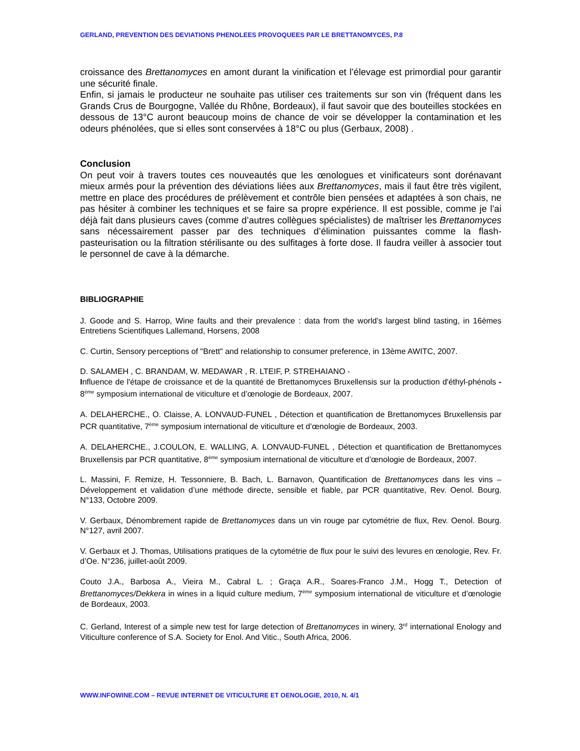GERLAND, PREVENTION DES DEVIATIONS PHENOLEES PROVOQUEES PAR LE BRETTANOMYCES, P.8
croissance des Brettanomyces en amont durant la vinification et l’élevage est primordial pour garantir une sécurité finale.
Enfin, si jamais le producteur ne souhaite pas utiliser ces traitements sur son vin (fréquent dans les Grands Crus de Bourgogne, Vallée du Rhône, Bordeaux), il faut savoir que des bouteilles stockées en dessous de 13°C auront beaucoup moins de chance de voir se développer la contamination et les odeurs phénolées, que si elles sont conservées à 18°C ou plus (Gerbaux, 2008) .
Conclusion
On peut voir à travers toutes ces nouveautés que les œnologues et vinificateurs sont dorénavant mieux armés pour la prévention des déviations liées aux Brettanomyces, mais il faut être très vigilent, mettre en place des procédures de prélèvement et contrôle bien pensées et adaptées à son chais, ne pas hésiter à combiner les techniques et se faire sa propre expérience. Il est possible, comme je l’ai déjà fait dans plusieurs caves (comme d’autres collègues spécialistes) de maîtriser les Brettanomyces sans nécessairement passer par des techniques d’élimination puissantes comme la flash-pasteurisation ou la filtration stérilisante ou des sulfitages à forte dose. Il faudra veiller à associer tout le personnel de cave à la démarche.
BIBLIOGRAPHIE
J. Goode and S. Harrop, Wine faults and their prevalence : data from the world’s largest blind tasting, in 16èmes Entretiens Scientifiques Lallemand, Horsens, 2008
C. Curtin, Sensory perceptions of "Brett" and relationship to consumer preference, in 13ème AWITC, 2007.
D. SALAMEH , C. BRANDAM, W. MEDAWAR , R. LTEIF, P. STREHAIANO -
Influence de l'étape de croissance et de la quantité de Brettanomyces Bruxellensis sur la production d'éthyl-phénols - 8<sup>ème</sup> symposium international de viticulture et d’œnologie de Bordeaux, 2007.
A. DELAHERCHE., O. Claisse, A. LONVAUD-FUNEL , Détection et quantification de Brettanomyces Bruxellensis par PCR quantitative, 7<sup>ème</sup> symposium international de viticulture et d’œnologie de Bordeaux, 2003.
A. DELAHERCHE., J.COULON, E. WALLING, A. LONVAUD-FUNEL , Détection et quantification de Brettanomyces Bruxellensis par PCR quantitative, 8<sup>ème</sup> symposium international de viticulture et d’œnologie de Bordeaux, 2007.
L. Massini, F. Remize, H. Tessonniere, B. Bach, L. Barnavon, Quantification de Brettanomyces dans les vins – Développement et validation d’une méthode directe, sensible et fiable, par PCR quantitative, Rev. Oenol. Bourg. N°133, Octobre 2009.
V. Gerbaux, Dénombrement rapide de Brettanomyces dans un vin rouge par cytométrie de flux, Rev. Oenol. Bourg. N°127, avril 2007.
V. Gerbaux et J. Thomas, Utilisations pratiques de la cytométrie de flux pour le suivi des levures en œnologie, Rev. Fr. d’Oe. N°236, juillet-août 2009.
Couto J.A., Barbosa A., Vieira M., Cabral L. ; Graça A.R., Soares-Franco J.M., Hogg T., Detection of Brettanomyces/Dekkera in wines in a liquid culture medium, 7<sup>ème</sup> symposium international de viticulture et d’œnologie de Bordeaux, 2003.
C. Gerland, Interest of a simple new test for large detection of Brettanomyces in winery, 3<sup>rd</sup> international Enology and Viticulture conference of S.A. Society for Enol. And Vitic., South Africa, 2006.
WWW.INFOWINE.COM – REVUE INTERNET DE VITICULTURE ET OENOLOGIE, 2010, N. 4/1